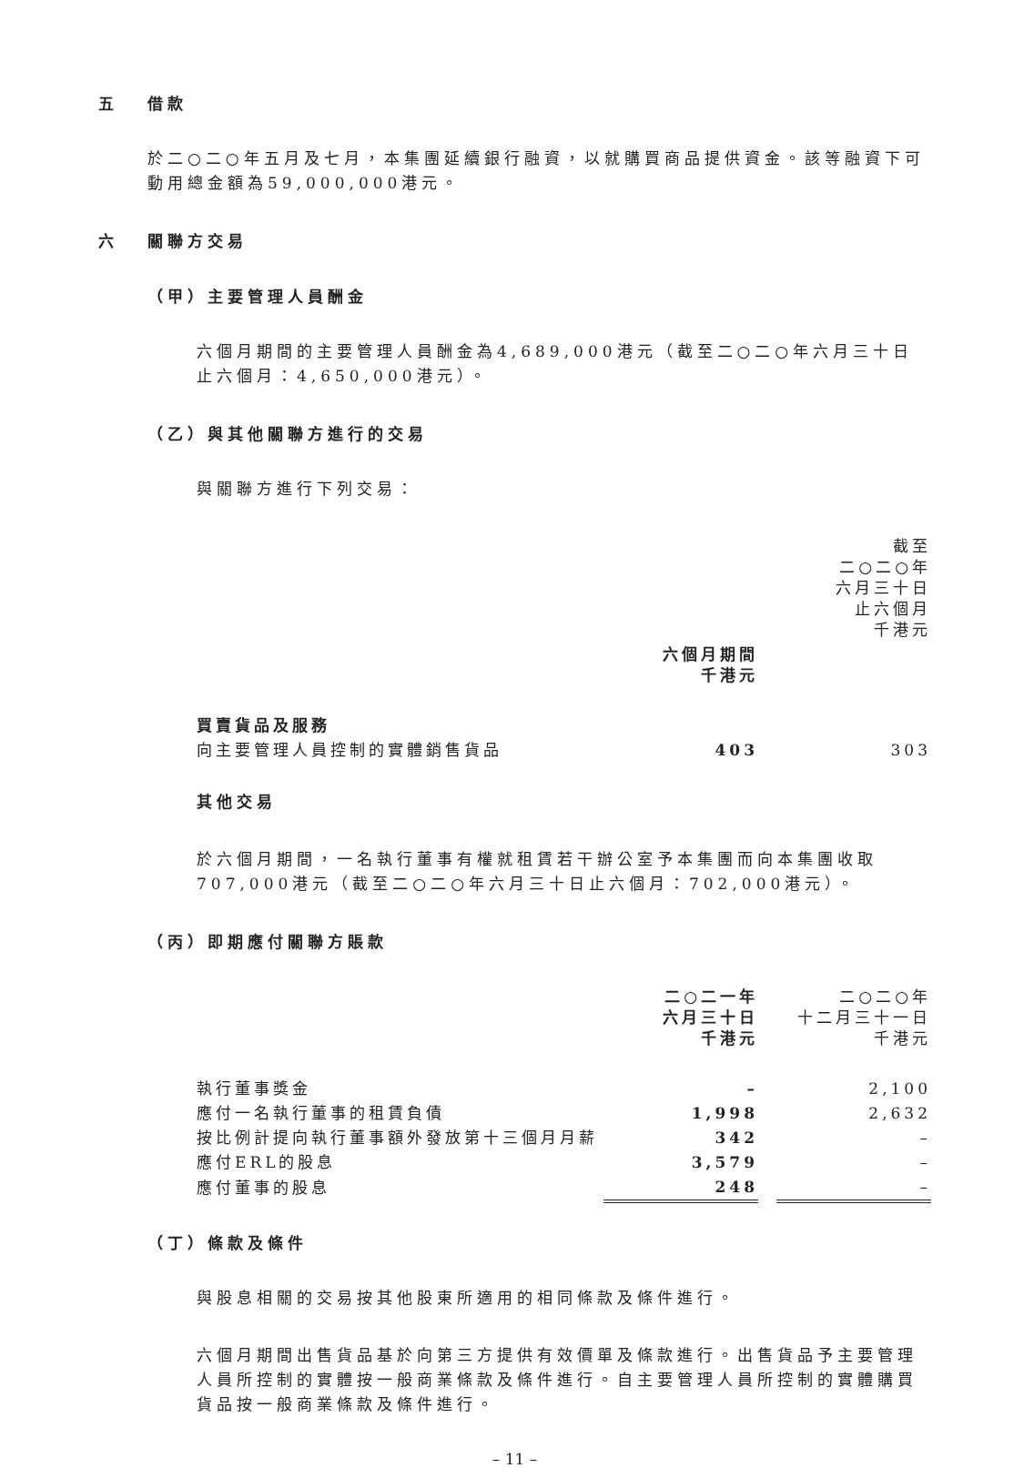五 借款
於二○二○年五月及七月，本集團延續銀行融資，以就購買商品提供資金。該等融資下可動用總金額為59,000,000港元。
六 關聯方交易
（甲）主要管理人員酬金
六個月期間的主要管理人員酬金為4,689,000港元（截至二○二○年六月三十日止六個月：4,650,000港元）。
（乙）與其他關聯方進行的交易
與關聯方進行下列交易：
| | | | 截至 二○二○年 六月三十日 止六個月 千港元 |
| | 六個月期間 千港元 | | |
| 買賣貨品及服務 | | | |
| 向主要管理人員控制的實體銷售貨品 | 403 | | 303 |
其他交易
於六個月期間，一名執行董事有權就租賃若干辦公室予本集團而向本集團收取707,000港元（截至二○二○年六月三十日止六個月：702,000港元）。
（丙）即期應付關聯方賬款
| | 二○二一年 六月三十日 千港元 | | 二○二○年 十二月三十一日 千港元 |
| 執行董事獎金 | – | | 2,100 |
| 應付一名執行董事的租賃負債 | 1,998 | | 2,632 |
| 按比例計提向執行董事額外發放第十三個月月薪 | 342 | | – |
| 應付ERL的股息 | 3,579 | | – |
| 應付董事的股息 | 248 | | – |
（丁）條款及條件
與股息相關的交易按其他股東所適用的相同條款及條件進行。
六個月期間出售貨品基於向第三方提供有效價單及條款進行。出售貨品予主要管理人員所控制的實體按一般商業條款及條件進行。自主要管理人員所控制的實體購買貨品按一般商業條款及條件進行。
– 11 –